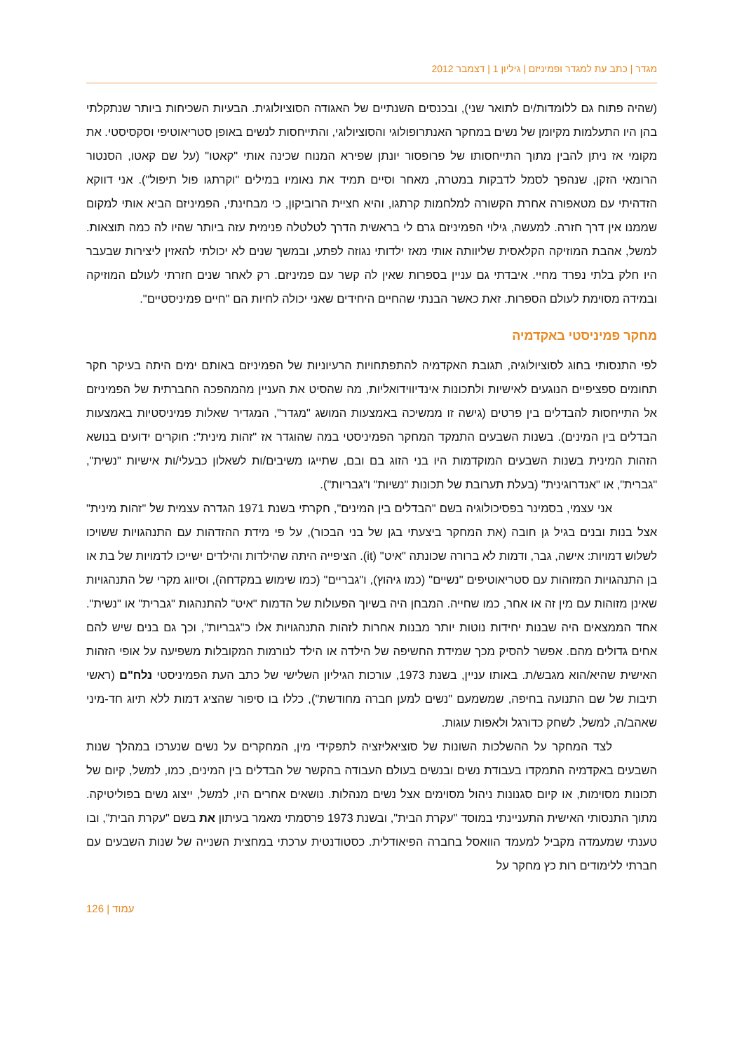מגדר | כתב עת למגדר ופמיניזם | גיליון 1 | דצמבר 2012
(שהיה פתוח גם ללומדות/ים לתואר שני), ובכנסים השנתיים של האגודה הסוציולוגית. הבעיות השכיחות ביותר שנתקלתי בהן היו התעלמות מקיומן של נשים במחקר האנתרופולוגי והסוציולוגי, והתייחסות לנשים באופן סטריאוטיפי וסקסיסטי. את מקומי אז ניתן להבין מתוך התייחסותו של פרופסור יונתן שפירא המנוח שכינה אותי "קאטו" (על שם קאטו, הסנטור הרומאי הזקן, שנהפך לסמל לדבקות במטרה, מאחר וסיים תמיד את נאומיו במילים "וקרתגו פול תיפול"). אני דווקא הזדהיתי עם מטאפורה אחרת הקשורה למלחמות קרתגו, והיא חציית הרוביקון, כי מבחינתי, הפמיניזם הביא אותי למקום שממנו אין דרך חזרה. למעשה, גילוי הפמיניזם גרם לי בראשית הדרך לטלטלה פנימית עזה ביותר שהיו לה כמה תוצאות. למשל, אהבת המוזיקה הקלאסית שליוותה אותי מאז ילדותי נגוזה לפתע, ובמשך שנים לא יכולתי להאזין ליצירות שבעבר היו חלק בלתי נפרד מחיי. איבדתי גם עניין בספרות שאין לה קשר עם פמיניזם. רק לאחר שנים חזרתי לעולם המוזיקה ובמידה מסוימת לעולם הספרות. זאת כאשר הבנתי שהחיים היחידים שאני יכולה לחיות הם "חיים פמיניסטיים".
מחקר פמיניסטי באקדמיה
לפי התנסותי בחוג לסוציולוגיה, תגובת האקדמיה להתפתחויות הרעיוניות של הפמיניזם באותם ימים היתה בעיקר חקר תחומים ספציפיים הנוגעים לאישיות ולתכונות אינדיווידואליות, מה שהסיט את העניין מהמהפכה החברתית של הפמיניזם אל התייחסות להבדלים בין פרטים (גישה זו ממשיכה באמצעות המושג "מגדר", המגדיר שאלות פמיניסטיות באמצעות הבדלים בין המינים). בשנות השבעים התמקד המחקר הפמיניסטי במה שהוגדר אז "זהות מינית": חוקרים ידועים בנושא הזהות המינית בשנות השבעים המוקדמות היו בני הזוג בם ובם, שתייגו משיבים/ות לשאלון כבעלי/ות אישיות "נשית", "גברית", או "אנדרוגינית" (בעלת תערובת של תכונות "נשיות" ו"גבריות").
אני עצמי, בסמינר בפסיכולוגיה בשם "הבדלים בין המינים", חקרתי בשנת 1971 הגדרה עצמית של "זהות מינית" אצל בנות ובנים בגיל גן חובה (את המחקר ביצעתי בגן של בני הבכור), על פי מידת ההזדהות עם התנהגויות ששויכו לשלוש דמויות: אישה, גבר, ודמות לא ברורה שכונתה "איט" (it). הציפייה היתה שהילדות והילדים ישייכו לדמויות של בת או בן התנהגויות המזוהות עם סטריאוטיפים "נשיים" (כמו גיהוץ), ו"גבריים" (כמו שימוש במקדחה), וסיווג מקרי של התנהגויות שאינן מזוהות עם מין זה או אחר, כמו שחייה. המבחן היה בשיוך הפעולות של הדמות "איט" להתנהגות "גברית" או "נשית". אחד הממצאים היה שבנות יחידות נוטות יותר מבנות אחרות לזהות התנהגויות אלו כ"גבריות", וכך גם בנים שיש להם אחים גדולים מהם. אפשר להסיק מכך שמידת החשיפה של הילדה או הילד לנורמות המקובלות משפיעה על אופי הזהות האישית שהיא/הוא מגבש/ת. באותו עניין, בשנת 1973, עורכות הגיליון השלישי של כתב העת הפמיניסטי נלח"ם (ראשי תיבות של שם התנועה בחיפה, שמשמעם "נשים למען חברה מחודשת"), כללו בו סיפור שהציג דמות ללא תיוג חד-מיני שאהב/ה, למשל, לשחק כדורגל ולאפות עוגות.
לצד המחקר על ההשלכות השונות של סוציאליזציה לתפקידי מין, המחקרים על נשים שנערכו במהלך שנות השבעים באקדמיה התמקדו בעבודת נשים ובנשים בעולם העבודה בהקשר של הבדלים בין המינים, כמו, למשל, קיום של תכונות מסוימות, או קיום סגנונות ניהול מסוימים אצל נשים מנהלות. נושאים אחרים היו, למשל, ייצוג נשים בפוליטיקה. מתוך התנסותי האישית התעניינתי במוסד "עקרת הבית", ובשנת 1973 פרסמתי מאמר בעיתון את בשם "עקרת הבית", ובו טענתי שמעמדה מקביל למעמד הוואסל בחברה הפיאודלית. כסטודנטית ערכתי במחצית השנייה של שנות השבעים עם חברתי ללימודים רות כץ מחקר על
126 | עמוד